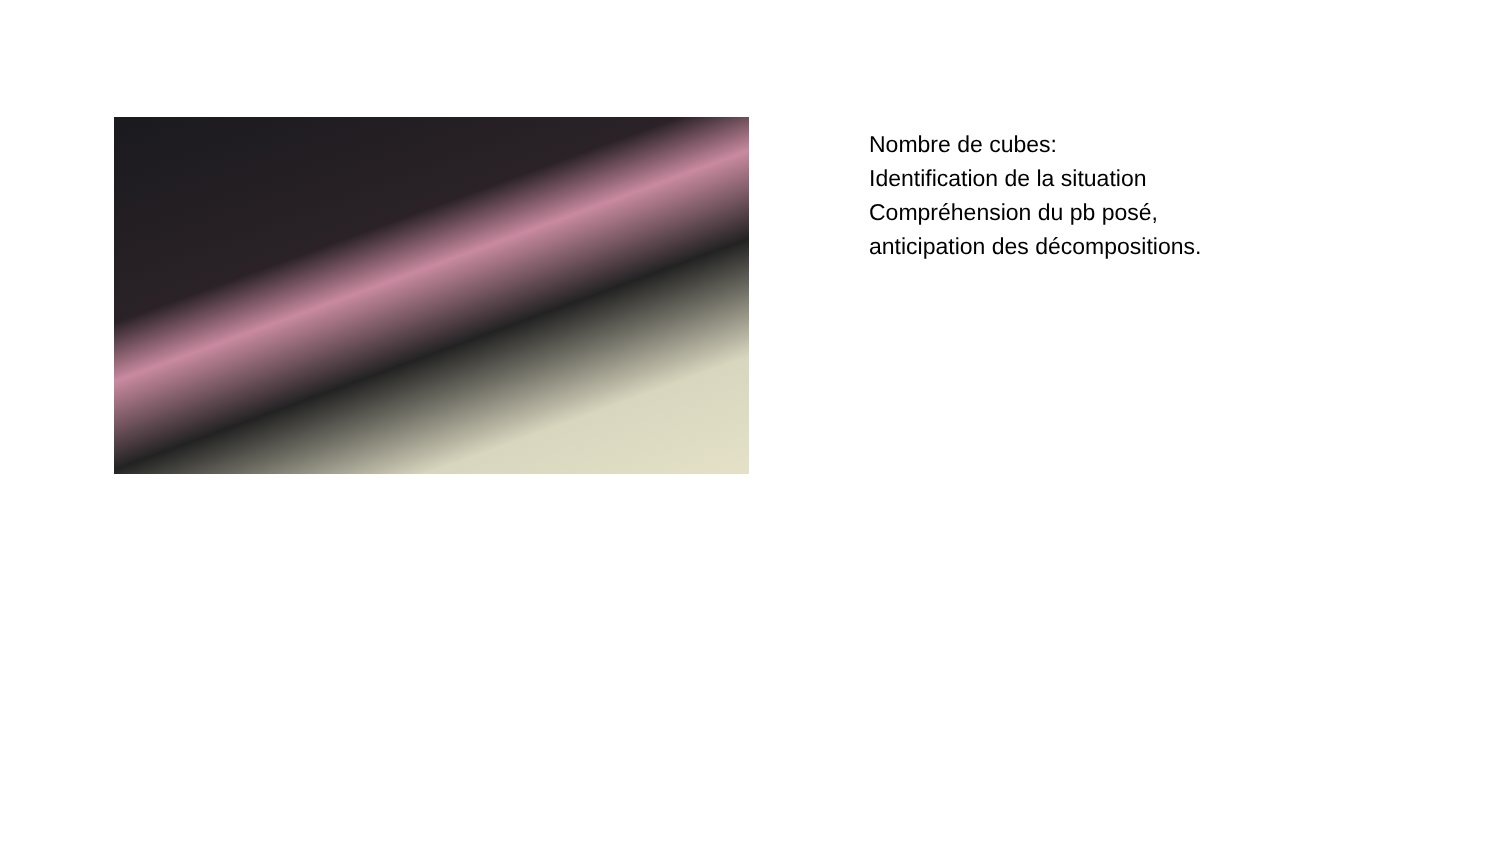Nombre de cubes:
Identification de la situation
Compréhension du pb posé,
anticipation des décompositions.